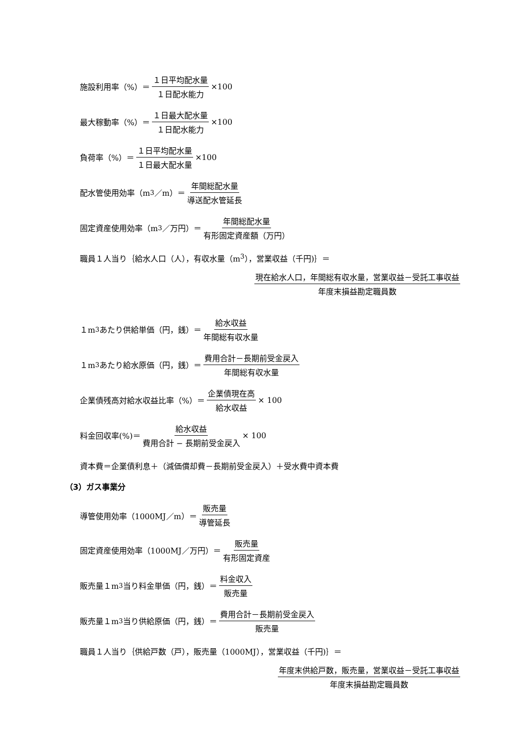施設利用率（%）＝ １日平均配水量 １日配水能力 ×100
最大稼動率（%）＝ １日最大配水量 １日配水能力 ×100
負荷率（%）＝ １日平均配水量 １日最大配水量 ×100
配水管使用効率（m<sup>3</sup>／m）＝ 年間総配水量 導送配水管延長
固定資産使用効率（m<sup>3</sup>／万円）＝ 年間総配水量 有形固定資産額（万円）
職員１人当り｛給水人口（人），有収水量（m<sup>3</sup>），営業収益（千円)｝＝
現在給水人口，年間総有収水量，営業収益－受託工事収益 年度末損益勘定職員数
１m<sup>3</sup>あたり供給単価（円，銭）＝ 給水収益 年間総有収水量
１m<sup>3</sup>あたり給水原価（円，銭）＝ 費用合計－長期前受金戻入 年間総有収水量
企業債残高対給水収益比率（%）＝ 企業債現在高 給水収益 × 100
料金回収率(%)＝ 給水収益 費用合計 − 長期前受金戻入 × 100
資本費＝企業債利息＋（減価償却費－長期前受金戻入）＋受水費中資本費
（3）ガス事業分
導管使用効率（1000MJ／m）＝ 販売量 導管延長
固定資産使用効率（1000MJ／万円）＝ 販売量 有形固定資産
販売量１m<sup>3</sup>当り料金単価（円，銭）＝ 料金収入 販売量
販売量１m<sup>3</sup>当り供給原価（円，銭）＝ 費用合計－長期前受金戻入 販売量
職員１人当り｛供給戸数（戸），販売量（1000MJ），営業収益（千円)｝＝
年度末供給戸数，販売量，営業収益－受託工事収益 年度末損益勘定職員数